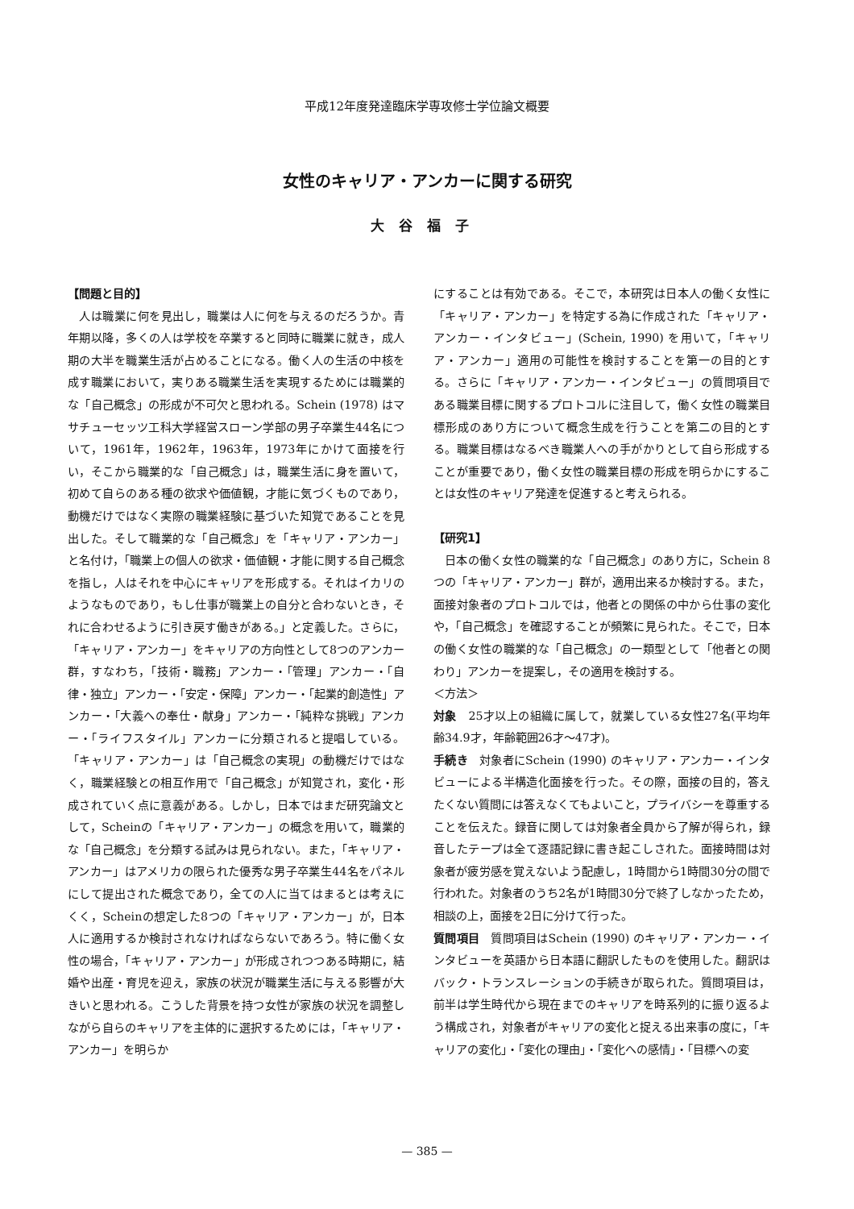平成12年度発達臨床学専攻修士学位論文概要
女性のキャリア・アンカーに関する研究
大谷福子
【問題と目的】
人は職業に何を見出し，職業は人に何を与えるのだろうか。青年期以降，多くの人は学校を卒業すると同時に職業に就き，成人期の大半を職業生活が占めることになる。働く人の生活の中核を成す職業において，実りある職業生活を実現するためには職業的な「自己概念」の形成が不可欠と思われる。Schein (1978) はマサチューセッツ工科大学経営スローン学部の男子卒業生44名について，1961年，1962年，1963年，1973年にかけて面接を行い，そこから職業的な「自己概念」は，職業生活に身を置いて，初めて自らのある種の欲求や価値観，才能に気づくものであり，動機だけではなく実際の職業経験に基づいた知覚であることを見出した。そして職業的な「自己概念」を「キャリア・アンカー」と名付け，「職業上の個人の欲求・価値観・才能に関する自己概念を指し，人はそれを中心にキャリアを形成する。それはイカリのようなものであり，もし仕事が職業上の自分と合わないとき，それに合わせるように引き戻す働きがある。」と定義した。さらに，「キャリア・アンカー」をキャリアの方向性として8つのアンカー群，すなわち，「技術・職務」アンカー・「管理」アンカー・「自律・独立」アンカー・「安定・保障」アンカー・「起業的創造性」アンカー・「大義への奉仕・献身」アンカー・「純粋な挑戦」アンカー・「ライフスタイル」アンカーに分類されると提唱している。「キャリア・アンカー」は「自己概念の実現」の動機だけではなく，職業経験との相互作用で「自己概念」が知覚され，変化・形成されていく点に意義がある。しかし，日本ではまだ研究論文として，Scheinの「キャリア・アンカー」の概念を用いて，職業的な「自己概念」を分類する試みは見られない。また，「キャリア・アンカー」はアメリカの限られた優秀な男子卒業生44名をパネルにして提出された概念であり，全ての人に当てはまるとは考えにくく，Scheinの想定した8つの「キャリア・アンカー」が，日本人に適用するか検討されなければならないであろう。特に働く女性の場合，「キャリア・アンカー」が形成されつつある時期に，結婚や出産・育児を迎え，家族の状況が職業生活に与える影響が大きいと思われる。こうした背景を持つ女性が家族の状況を調整しながら自らのキャリアを主体的に選択するためには，「キャリア・アンカー」を明らか
にすることは有効である。そこで，本研究は日本人の働く女性に「キャリア・アンカー」を特定する為に作成された「キャリア・アンカー・インタビュー」(Schein, 1990) を用いて，「キャリア・アンカー」適用の可能性を検討することを第一の目的とする。さらに「キャリア・アンカー・インタビュー」の質問項目である職業目標に関するプロトコルに注目して，働く女性の職業目標形成のあり方について概念生成を行うことを第二の目的とする。職業目標はなるべき職業人への手がかりとして自ら形成することが重要であり，働く女性の職業目標の形成を明らかにすることは女性のキャリア発達を促進すると考えられる。
【研究1】
日本の働く女性の職業的な「自己概念」のあり方に，Schein 8つの「キャリア・アンカー」群が，適用出来るか検討する。また，面接対象者のプロトコルでは，他者との関係の中から仕事の変化や，「自己概念」を確認することが頻繁に見られた。そこで，日本の働く女性の職業的な「自己概念」の一類型として「他者との関わり」アンカーを提案し，その適用を検討する。
＜方法＞
対象　25才以上の組織に属して，就業している女性27名(平均年齢34.9才，年齢範囲26才～47才)。
手続き　対象者にSchein (1990) のキャリア・アンカー・インタビューによる半構造化面接を行った。その際，面接の目的，答えたくない質問には答えなくてもよいこと，プライバシーを尊重することを伝えた。録音に関しては対象者全員から了解が得られ，録音したテープは全て逐語記録に書き起こしされた。面接時間は対象者が疲労感を覚えないよう配慮し，1時間から1時間30分の間で行われた。対象者のうち2名が1時間30分で終了しなかったため，相談の上，面接を2日に分けて行った。
質問項目　質問項目はSchein (1990) のキャリア・アンカー・インタビューを英語から日本語に翻訳したものを使用した。翻訳はバック・トランスレーションの手続きが取られた。質問項目は，前半は学生時代から現在までのキャリアを時系列的に振り返るよう構成され，対象者がキャリアの変化と捉える出来事の度に，「キャリアの変化」・「変化の理由」・「変化への感情」・「目標への変
— 385 —